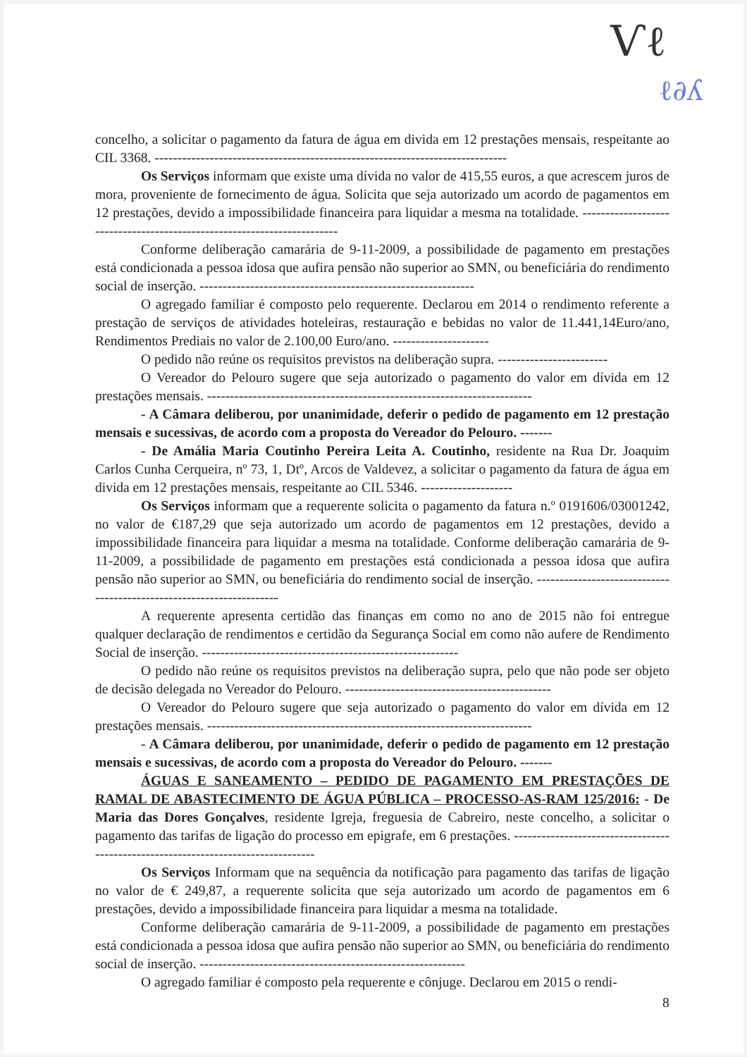Ѵℓ
ℓ∂ʎ
concelho, a solicitar o pagamento da fatura de água em divida em 12 prestações mensais, respeitante ao CIL 3368. -----------------------------------------------------------------------------
Os Serviços informam que existe uma dívida no valor de 415,55 euros, a que acrescem juros de mora, proveniente de fornecimento de água. Solicita que seja autorizado um acordo de pagamentos em 12 prestações, devido a impossibilidade financeira para liquidar a mesma na totalidade. ------------------------------------------------------------------------
Conforme deliberação camarária de 9-11-2009, a possibilidade de pagamento em prestações está condicionada a pessoa idosa que aufira pensão não superior ao SMN, ou beneficiária do rendimento social de inserção. ------------------------------------------------------------
O agregado familiar é composto pelo requerente. Declarou em 2014 o rendimento referente a prestação de serviços de atividades hoteleiras, restauração e bebidas no valor de 11.441,14Euro/ano, Rendimentos Prediais no valor de 2.100,00 Euro/ano. ---------------------
O pedido não reúne os requisitos previstos na deliberação supra. ------------------------
O Vereador do Pelouro sugere que seja autorizado o pagamento do valor em dívida em 12 prestações mensais. -----------------------------------------------------------------------
- A Câmara deliberou, por unanimidade, deferir o pedido de pagamento em 12 prestação mensais e sucessivas, de acordo com a proposta do Vereador do Pelouro. -------
- De Amália Maria Coutinho Pereira Leita A. Coutinho, residente na Rua Dr. Joaquim Carlos Cunha Cerqueira, nº 73, 1, Dtº, Arcos de Valdevez, a solicitar o pagamento da fatura de água em divida em 12 prestações mensais, respeitante ao CIL 5346. --------------------
Os Serviços informam que a requerente solicita o pagamento da fatura n.º 0191606/03001242, no valor de €187,29 que seja autorizado um acordo de pagamentos em 12 prestações, devido a impossibilidade financeira para liquidar a mesma na totalidade. Conforme deliberação camarária de 9-11-2009, a possibilidade de pagamento em prestações está condicionada a pessoa idosa que aufira pensão não superior ao SMN, ou beneficiária do rendimento social de inserção. ---------------------------------------------------------------------
A requerente apresenta certidão das finanças em como no ano de 2015 não foi entregue qualquer declaração de rendimentos e certidão da Segurança Social em como não aufere de Rendimento Social de inserção. --------------------------------------------------------
O pedido não reúne os requisitos previstos na deliberação supra, pelo que não pode ser objeto de decisão delegada no Vereador do Pelouro. ---------------------------------------------
O Vereador do Pelouro sugere que seja autorizado o pagamento do valor em dívida em 12 prestações mensais. -----------------------------------------------------------------------
- A Câmara deliberou, por unanimidade, deferir o pedido de pagamento em 12 prestação mensais e sucessivas, de acordo com a proposta do Vereador do Pelouro. -------
ÁGUAS E SANEAMENTO – PEDIDO DE PAGAMENTO EM PRESTAÇÕES DE RAMAL DE ABASTECIMENTO DE ÁGUA PÚBLICA – PROCESSO-AS-RAM 125/2016: - De Maria das Dores Gonçalves, residente Igreja, freguesia de Cabreiro, neste concelho, a solicitar o pagamento das tarifas de ligação do processo em epigrafe, em 6 prestações. ----------------------------------------------------------------------------------
Os Serviços Informam que na sequência da notificação para pagamento das tarifas de ligação no valor de € 249,87, a requerente solicita que seja autorizado um acordo de pagamentos em 6 prestações, devido a impossibilidade financeira para liquidar a mesma na totalidade.
Conforme deliberação camarária de 9-11-2009, a possibilidade de pagamento em prestações está condicionada a pessoa idosa que aufira pensão não superior ao SMN, ou beneficiária do rendimento social de inserção. ----------------------------------------------------------
O agregado familiar é composto pela requerente e cônjuge. Declarou em 2015 o rendi-
8